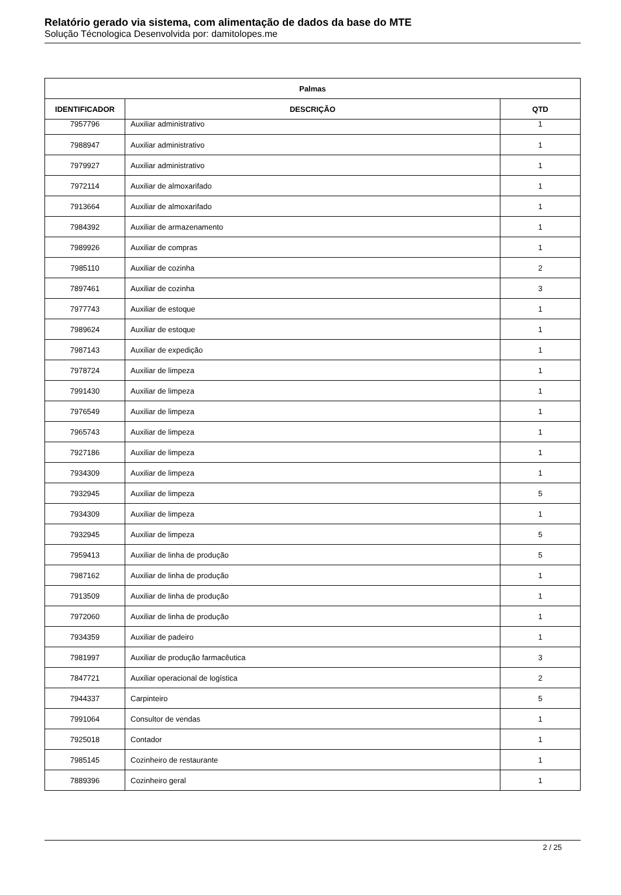Relatório gerado via sistema, com alimentação de dados da base do MTE
Solução Técnologica Desenvolvida por: damitolopes.me
| Palmas | | |
| --- | --- | --- |
| IDENTIFICADOR | DESCRIÇÃO | QTD |
| 7957796 | Auxiliar administrativo | 1 |
| 7988947 | Auxiliar administrativo | 1 |
| 7979927 | Auxiliar administrativo | 1 |
| 7972114 | Auxiliar de almoxarifado | 1 |
| 7913664 | Auxiliar de almoxarifado | 1 |
| 7984392 | Auxiliar de armazenamento | 1 |
| 7989926 | Auxiliar de compras | 1 |
| 7985110 | Auxiliar de cozinha | 2 |
| 7897461 | Auxiliar de cozinha | 3 |
| 7977743 | Auxiliar de estoque | 1 |
| 7989624 | Auxiliar de estoque | 1 |
| 7987143 | Auxiliar de expedição | 1 |
| 7978724 | Auxiliar de limpeza | 1 |
| 7991430 | Auxiliar de limpeza | 1 |
| 7976549 | Auxiliar de limpeza | 1 |
| 7965743 | Auxiliar de limpeza | 1 |
| 7927186 | Auxiliar de limpeza | 1 |
| 7934309 | Auxiliar de limpeza | 1 |
| 7932945 | Auxiliar de limpeza | 5 |
| 7934309 | Auxiliar de limpeza | 1 |
| 7932945 | Auxiliar de limpeza | 5 |
| 7959413 | Auxiliar de linha de produção | 5 |
| 7987162 | Auxiliar de linha de produção | 1 |
| 7913509 | Auxiliar de linha de produção | 1 |
| 7972060 | Auxiliar de linha de produção | 1 |
| 7934359 | Auxiliar de padeiro | 1 |
| 7981997 | Auxiliar de produção farmacêutica | 3 |
| 7847721 | Auxiliar operacional de logística | 2 |
| 7944337 | Carpinteiro | 5 |
| 7991064 | Consultor de vendas | 1 |
| 7925018 | Contador | 1 |
| 7985145 | Cozinheiro de restaurante | 1 |
| 7889396 | Cozinheiro geral | 1 |
2 / 25